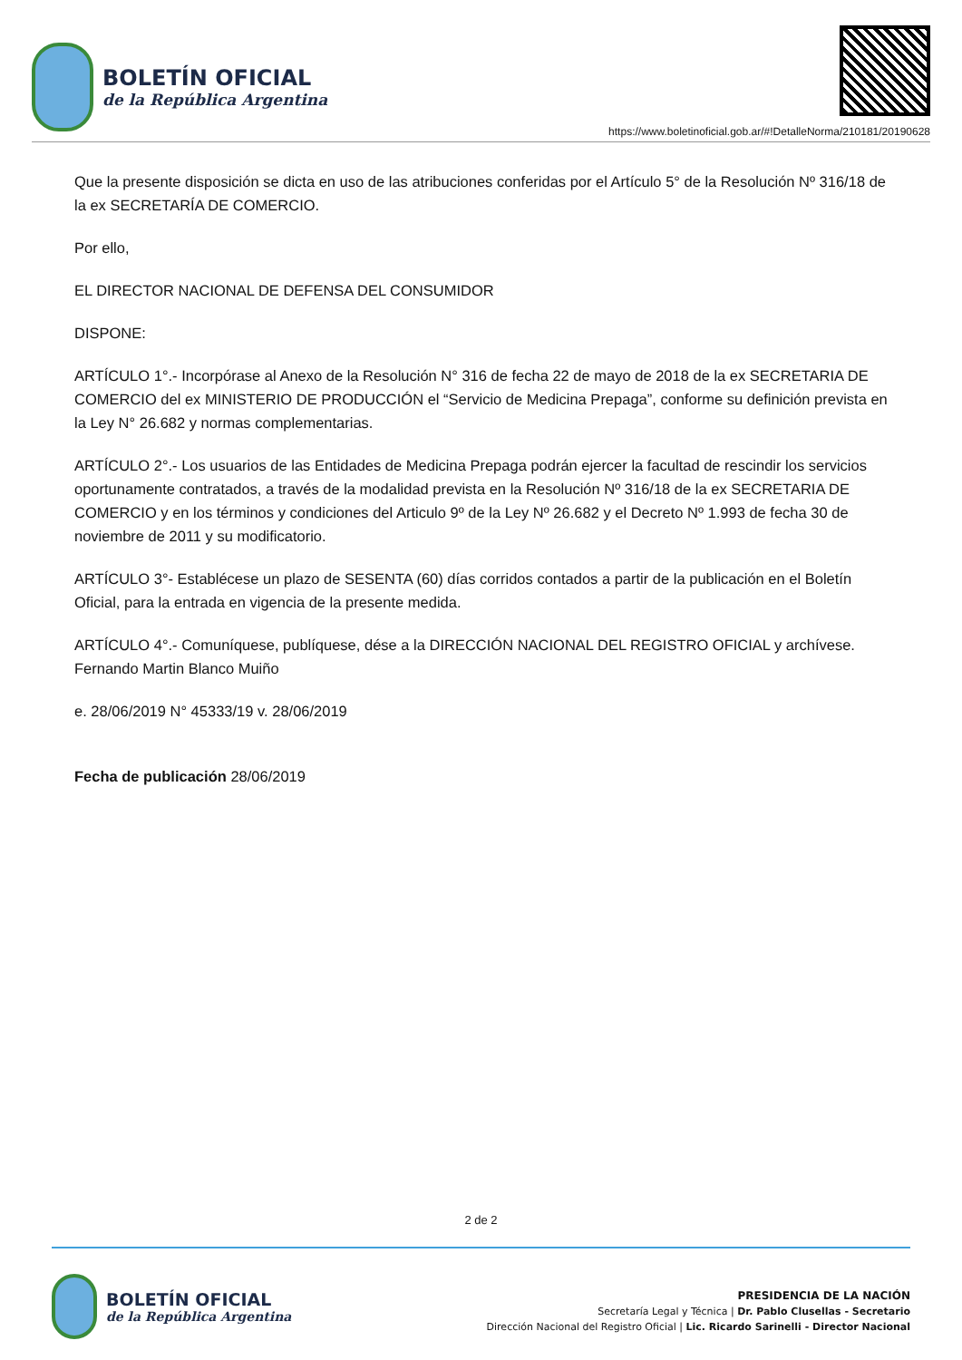BOLETÍN OFICIAL
de la República Argentina
https://www.boletinoficial.gob.ar/#!DetalleNorma/210181/20190628
Que la presente disposición se dicta en uso de las atribuciones conferidas por el Artículo 5° de la Resolución Nº 316/18 de la ex SECRETARÍA DE COMERCIO.
Por ello,
EL DIRECTOR NACIONAL DE DEFENSA DEL CONSUMIDOR
DISPONE:
ARTÍCULO 1°.- Incorpórase al Anexo de la Resolución N° 316 de fecha 22 de mayo de 2018 de la ex SECRETARIA DE COMERCIO del ex MINISTERIO DE PRODUCCIÓN el “Servicio de Medicina Prepaga”, conforme su definición prevista en la Ley N° 26.682 y normas complementarias.
ARTÍCULO 2°.- Los usuarios de las Entidades de Medicina Prepaga podrán ejercer la facultad de rescindir los servicios oportunamente contratados, a través de la modalidad prevista en la Resolución Nº 316/18 de la ex SECRETARIA DE COMERCIO y en los términos y condiciones del Articulo 9º de la Ley Nº 26.682 y el Decreto Nº 1.993 de fecha 30 de noviembre de 2011 y su modificatorio.
ARTÍCULO 3°- Establécese un plazo de SESENTA (60) días corridos contados a partir de la publicación en el Boletín Oficial, para la entrada en vigencia de la presente medida.
ARTÍCULO 4°.- Comuníquese, publíquese, dése a la DIRECCIÓN NACIONAL DEL REGISTRO OFICIAL y archívese. Fernando Martin Blanco Muiño
e. 28/06/2019 N° 45333/19 v. 28/06/2019
Fecha de publicación 28/06/2019
2 de 2
BOLETÍN OFICIAL
de la República Argentina
PRESIDENCIA DE LA NACIÓN
Secretaría Legal y Técnica | Dr. Pablo Clusellas - Secretario
Dirección Nacional del Registro Oficial | Lic. Ricardo Sarinelli - Director Nacional